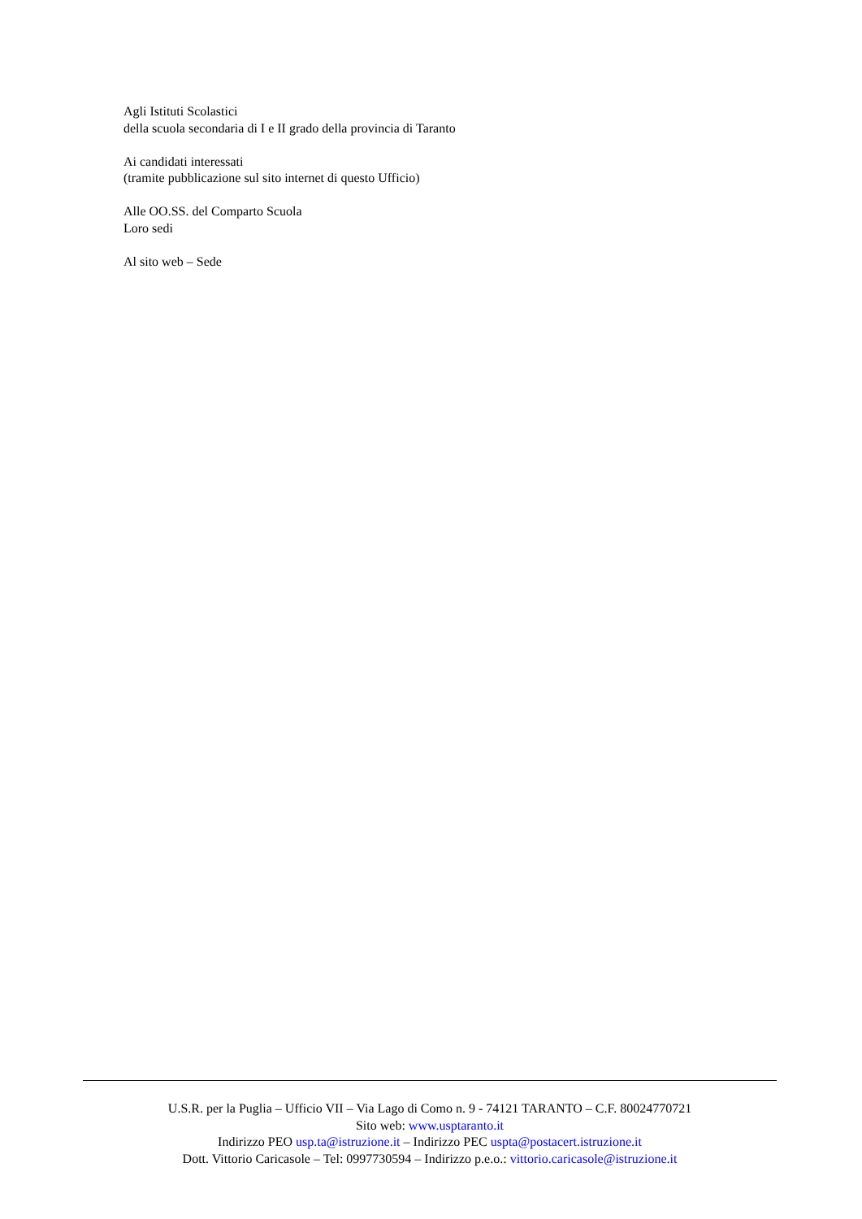Agli Istituti Scolastici
della scuola secondaria di I e II grado della provincia di Taranto
Ai candidati interessati
(tramite pubblicazione sul sito internet di questo Ufficio)
Alle OO.SS. del Comparto Scuola
Loro sedi
Al sito web – Sede
U.S.R. per la Puglia – Ufficio VII – Via Lago di Como n. 9 - 74121 TARANTO – C.F. 80024770721
Sito web: www.usptaranto.it
Indirizzo PEO usp.ta@istruzione.it – Indirizzo PEC uspta@postacert.istruzione.it
Dott. Vittorio Caricasole – Tel: 0997730594 – Indirizzo p.e.o.: vittorio.caricasole@istruzione.it